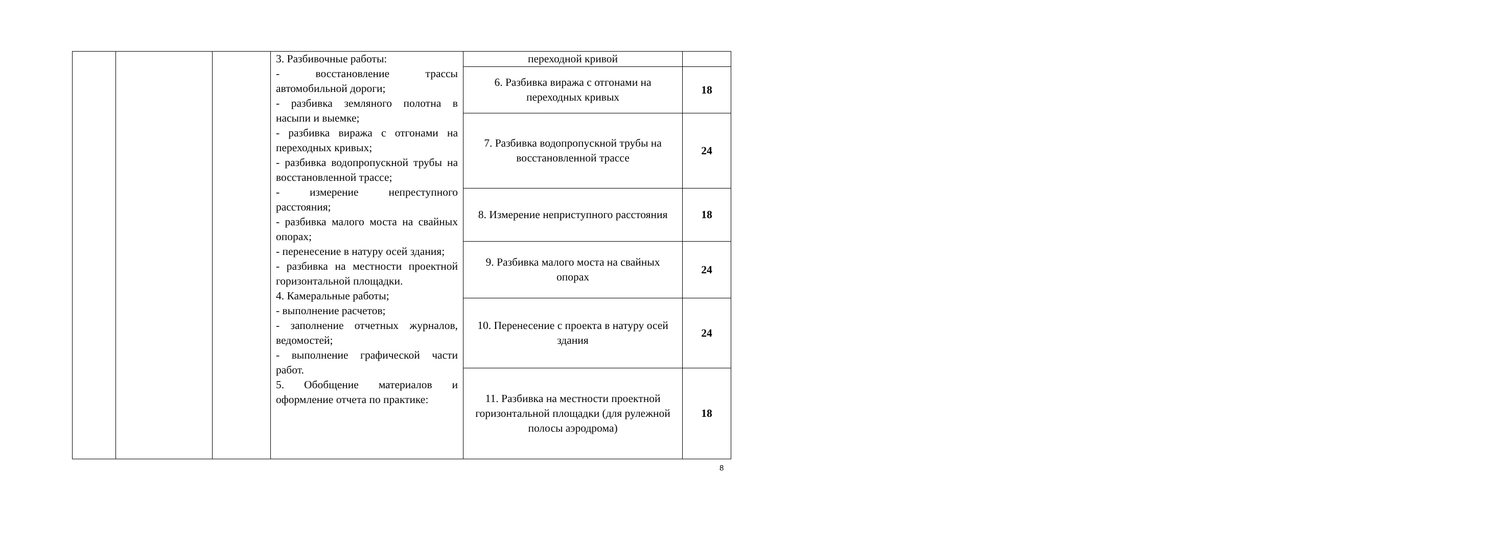| | | | 3. Разбивочные работы: - восстановление трассы автомобильной дороги; - разбивка земляного полотна в насыпи и выемке; - разбивка виража с отгонами на переходных кривых; - разбивка водопропускной трубы на восстановленной трассе; - измерение непреступного расстояния; - разбивка малого моста на свайных опорах; - перенесение в натуру осей здания; - разбивка на местности проектной горизонтальной площадки. 4. Камеральные работы; - выполнение расчетов; - заполнение отчетных журналов, ведомостей; - выполнение графической части работ. 5. Обобщение материалов и оформление отчета по практике: | переходной кривой | |
| | | | | 6. Разбивка виража с отгонами на переходных кривых | 18 |
| | | | | 7. Разбивка водопропускной трубы на восстановленной трассе | 24 |
| | | | | 8. Измерение неприступного расстояния | 18 |
| | | | | 9. Разбивка малого моста на свайных опорах | 24 |
| | | | | 10. Перенесение с проекта в натуру осей здания | 24 |
| | | | | 11. Разбивка на местности проектной горизонтальной площадки (для рулежной полосы аэродрома) | 18 |
8